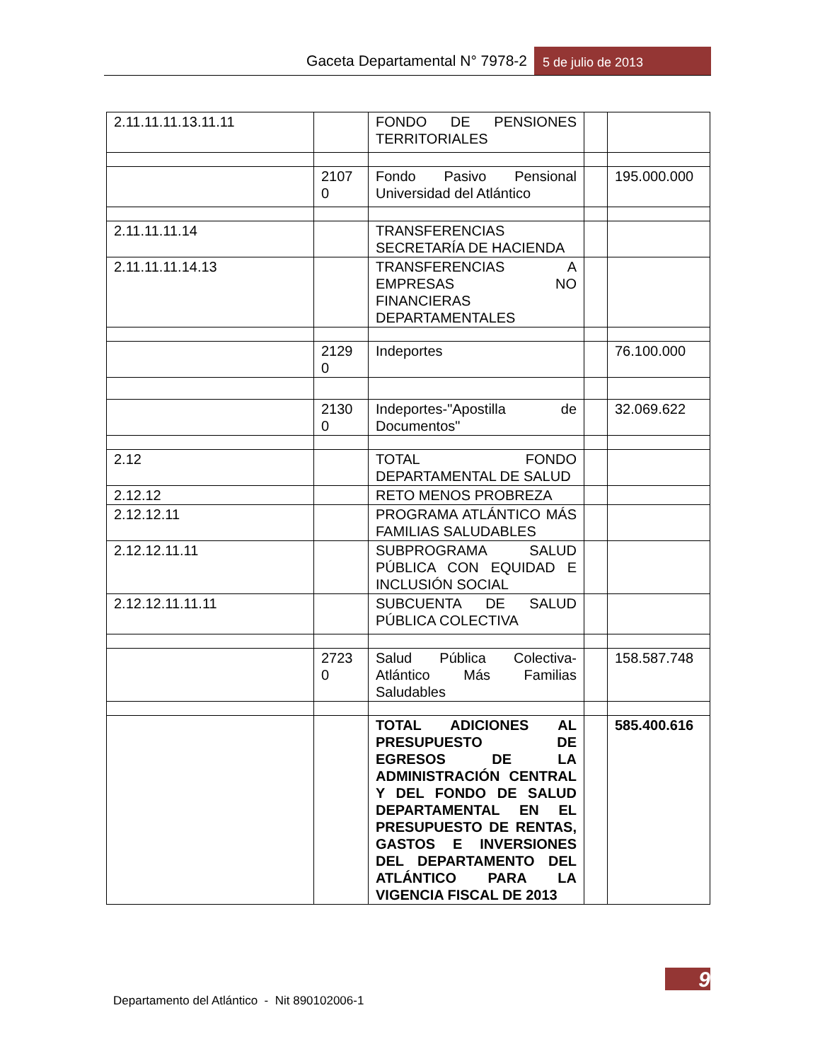Gaceta Departamental N° 7978-2
5 de julio de 2013
| 2.11.11.11.13.11.11 | | FONDO DE PENSIONES TERRITORIALES | | |
| | 2107 0 | Fondo Pasivo Pensional Universidad del Atlántico | | 195.000.000 |
| 2.11.11.11.14 | | TRANSFERENCIAS SECRETARÍA DE HACIENDA | | |
| 2.11.11.11.14.13 | | TRANSFERENCIAS A EMPRESAS NO FINANCIERAS DEPARTAMENTALES | | |
| | 2129 0 | Indeportes | | 76.100.000 |
| | 2130 0 | Indeportes-"Apostilla de Documentos" | | 32.069.622 |
| 2.12 | | TOTAL FONDO DEPARTAMENTAL DE SALUD | | |
| 2.12.12 | | RETO MENOS PROBREZA | | |
| 2.12.12.11 | | PROGRAMA ATLÁNTICO MÁS FAMILIAS SALUDABLES | | |
| 2.12.12.11.11 | | SUBPROGRAMA SALUD PÚBLICA CON EQUIDAD E INCLUSIÓN SOCIAL | | |
| 2.12.12.11.11.11 | | SUBCUENTA DE SALUD PÚBLICA COLECTIVA | | |
| | 2723 0 | Salud Pública Colectiva-Atlántico Más Familias Saludables | | 158.587.748 |
| | | TOTAL ADICIONES AL PRESUPUESTO DE EGRESOS DE LA ADMINISTRACIÓN CENTRAL Y DEL FONDO DE SALUD DEPARTAMENTAL EN EL PRESUPUESTO DE RENTAS, GASTOS E INVERSIONES DEL DEPARTAMENTO DEL ATLÁNTICO PARA LA VIGENCIA FISCAL DE 2013 | | 585.400.616 |
9
Departamento del Atlántico - Nit 890102006-1